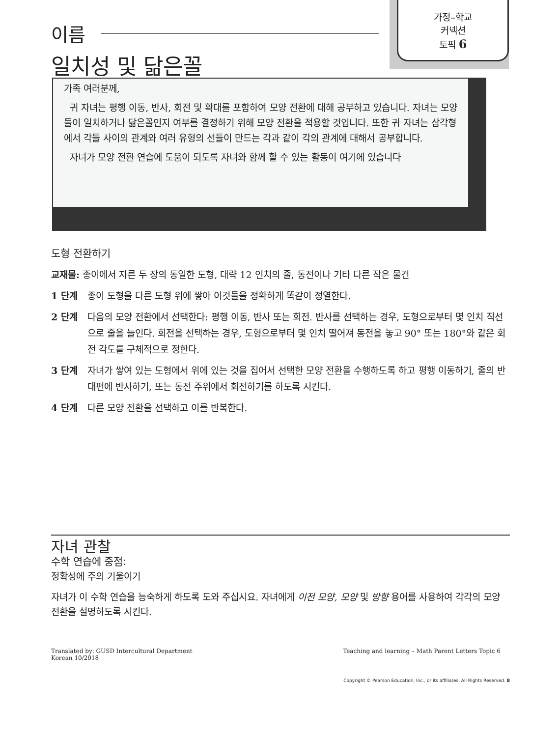가정–학교
커넥션
토픽 6
이름
일치성 및 닮은꼴
가족 여러분께,
귀 자녀는 평행 이동, 반사, 회전 및 확대를 포함하여 모양 전환에 대해 공부하고 있습니다. 자녀는 모양들이 일치하거나 닮은꼴인지 여부를 결정하기 위해 모양 전환을 적용할 것입니다. 또한 귀 자녀는 삼각형에서 각들 사이의 관계와 여러 유형의 선들이 만드는 각과 같이 각의 관계에 대해서 공부합니다.
자녀가 모양 전환 연습에 도움이 되도록 자녀와 함께 할 수 있는 활동이 여기에 있습니다
도형 전환하기
교재물: 종이에서 자른 두 장의 동일한 도형, 대략 12 인치의 줄, 동전이나 기타 다른 작은 물건
1 단계 종이 도형을 다른 도형 위에 쌓아 이것들을 정확하게 똑같이 정열한다.
2 단계 다음의 모양 전환에서 선택한다: 평행 이동, 반사 또는 회전. 반사를 선택하는 경우, 도형으로부터 몇 인치 직선으로 줄을 늘인다. 회전을 선택하는 경우, 도형으로부터 몇 인치 떨어져 동전을 놓고 90° 또는 180°와 같은 회전 각도를 구체적으로 정한다.
3 단계 자녀가 쌓여 있는 도형에서 위에 있는 것을 집어서 선택한 모양 전환을 수행하도록 하고 평행 이동하기, 줄의 반대편에 반사하기, 또는 동전 주위에서 회전하기를 하도록 시킨다.
4 단계 다른 모양 전환을 선택하고 이를 반복한다.
자녀 관찰
수학 연습에 중점:
정확성에 주의 기울이기
자녀가 이 수학 연습을 능숙하게 하도록 도와 주십시요. 자녀에게 이전 모양, 모양 및 방향 용어를 사용하여 각각의 모양 전환을 설명하도록 시킨다.
Translated by: GUSD Intercultural Department
Korean 10/2018
Teaching and learning – Math Parent Letters Topic 6
Copyright © Pearson Education, Inc., or its affiliates. All Rights Reserved. 8